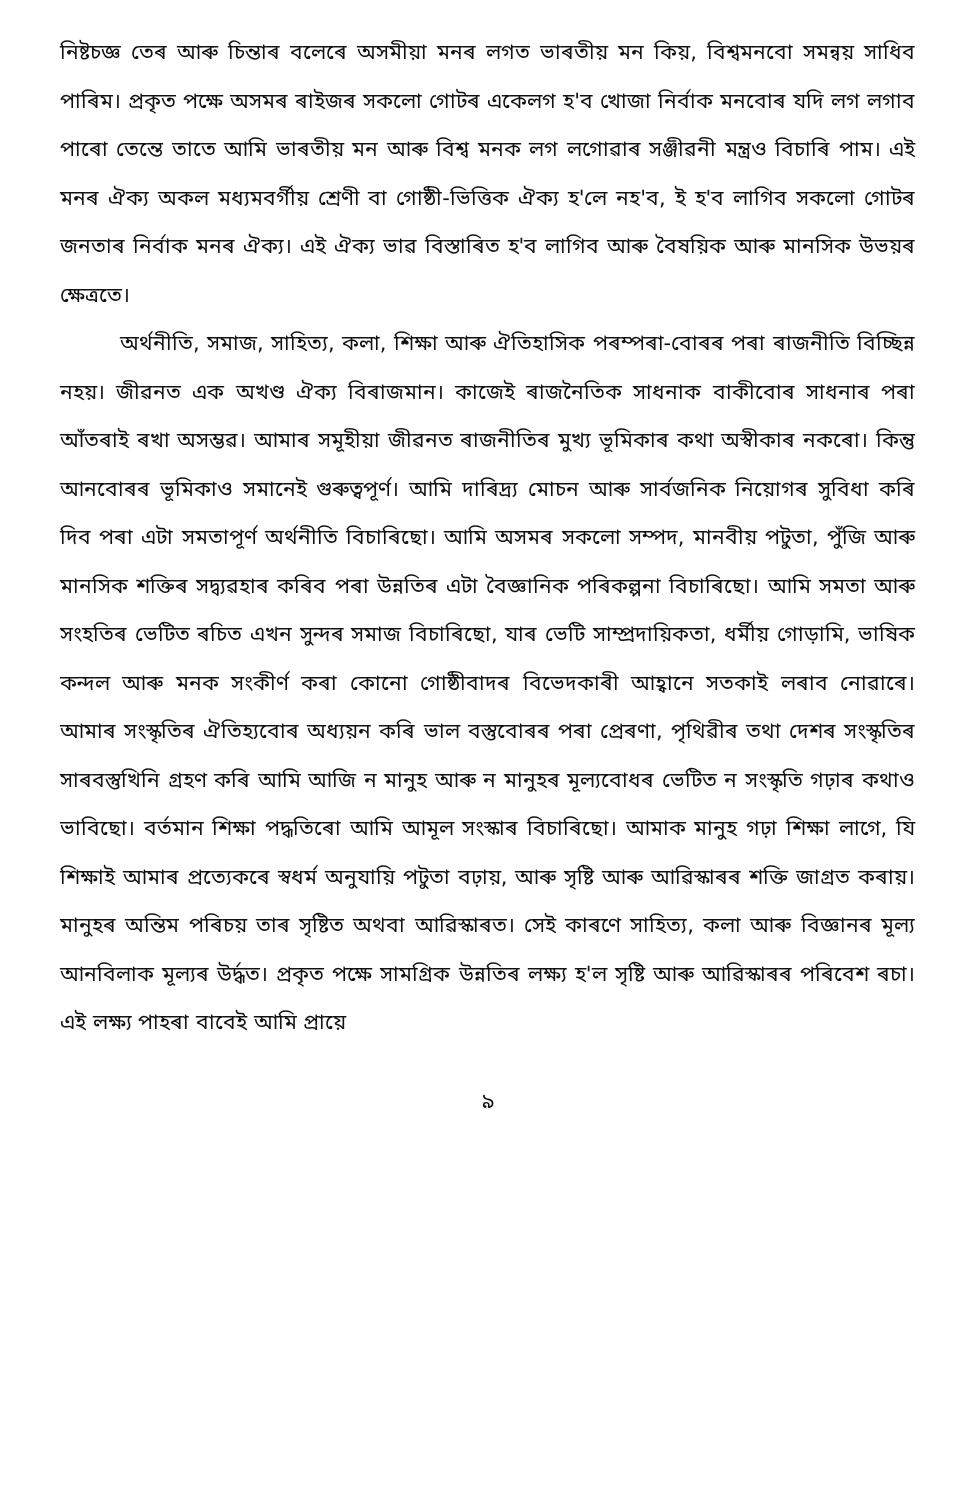নিষ্টচজ্ঞ তেৰ আৰু চিন্তাৰ বলেৰে অসমীয়া মনৰ লগত ভাৰতীয় মন কিয়, বিশ্বমনবো সমন্বয় সাধিব পাৰিম। প্ৰকৃত পক্ষে অসমৰ ৰাইজৰ সকলো গোটৰ একেলগ হ'ব খোজা নিৰ্বাক মনবোৰ যদি লগ লগাব পাৰো তেন্তে তাতে আমি ভাৰতীয় মন আৰু বিশ্ব মনক লগ লগোৱাৰ সঞ্জীৱনী মন্ত্ৰও বিচাৰি পাম। এই মনৰ ঐক্য অকল মধ্যমবৰ্গীয় শ্ৰেণী বা গোষ্ঠী-ভিত্তিক ঐক্য হ'লে নহ'ব, ই হ'ব লাগিব সকলো গোটৰ জনতাৰ নিৰ্বাক মনৰ ঐক্য। এই ঐক্য ভাৱ বিস্তাৰিত হ'ব লাগিব আৰু বৈষয়িক আৰু মানসিক উভয়ৰ ক্ষেত্ৰতে।
অৰ্থনীতি, সমাজ, সাহিত্য, কলা, শিক্ষা আৰু ঐতিহাসিক পৰম্পৰা-বোৰৰ পৰা ৰাজনীতি বিচ্ছিন্ন নহয়। জীৱনত এক অখণ্ড ঐক্য বিৰাজমান। কাজেই ৰাজনৈতিক সাধনাক বাকীবোৰ সাধনাৰ পৰা আঁতৰাই ৰখা অসম্ভৱ। আমাৰ সমূহীয়া জীৱনত ৰাজনীতিৰ মুখ্য ভূমিকাৰ কথা অস্বীকাৰ নকৰো। কিন্তু আনবোৰৰ ভূমিকাও সমানেই গুৰুত্বপূৰ্ণ। আমি দাৰিদ্ৰ্য মোচন আৰু সাৰ্বজনিক নিয়োগৰ সুবিধা কৰি দিব পৰা এটা সমতাপূৰ্ণ অৰ্থনীতি বিচাৰিছো। আমি অসমৰ সকলো সম্পদ, মানবীয় পটুতা, পুঁজি আৰু মানসিক শক্তিৰ সদ্ব্যৱহাৰ কৰিব পৰা উন্নতিৰ এটা বৈজ্ঞানিক পৰিকল্পনা বিচাৰিছো। আমি সমতা আৰু সংহতিৰ ভেটিত ৰচিত এখন সুন্দৰ সমাজ বিচাৰিছো, যাৰ ভেটি সাম্প্ৰদায়িকতা, ধৰ্মীয় গোড়ামি, ভাষিক কন্দল আৰু মনক সংকীৰ্ণ কৰা কোনো গোষ্ঠীবাদৰ বিভেদকাৰী আহ্বানে সতকাই লৰাব নোৱাৰে। আমাৰ সংস্কৃতিৰ ঐতিহ্যবোৰ অধ্যয়ন কৰি ভাল বস্তুবোৰৰ পৰা প্ৰেৰণা, পৃথিৱীৰ তথা দেশৰ সংস্কৃতিৰ সাৰবস্তুখিনি গ্ৰহণ কৰি আমি আজি ন মানুহ আৰু ন মানুহৰ মূল্যবোধৰ ভেটিত ন সংস্কৃতি গঢ়াৰ কথাও ভাবিছো। বৰ্তমান শিক্ষা পদ্ধতিৰো আমি আমূল সংস্কাৰ বিচাৰিছো। আমাক মানুহ গঢ়া শিক্ষা লাগে, যি শিক্ষাই আমাৰ প্ৰত্যেকৰে স্বধৰ্ম অনুযায়ি পটুতা বঢ়ায়, আৰু সৃষ্টি আৰু আৱিস্কাৰৰ শক্তি জাগ্ৰত কৰায়। মানুহৰ অন্তিম পৰিচয় তাৰ সৃষ্টিত অথবা আৱিস্কাৰত। সেই কাৰণে সাহিত্য, কলা আৰু বিজ্ঞানৰ মূল্য আনবিলাক মূল্যৰ উৰ্দ্ধত। প্ৰকৃত পক্ষে সামগ্ৰিক উন্নতিৰ লক্ষ্য হ'ল সৃষ্টি আৰু আৱিস্কাৰৰ পৰিবেশ ৰচা। এই লক্ষ্য পাহৰা বাবেই আমি প্ৰায়ে
৯